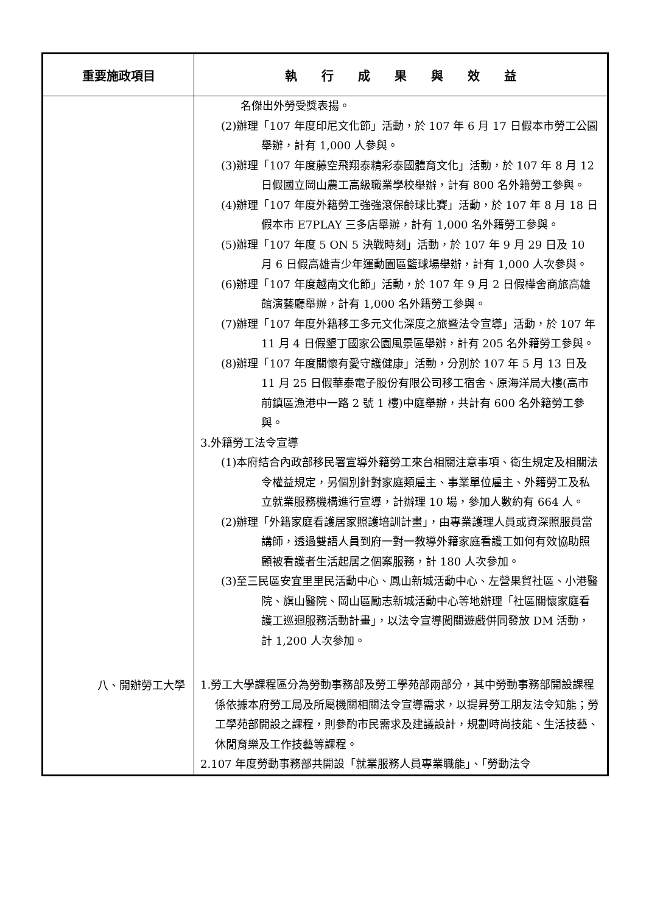| 重要施政項目 | 執 行 成 果 與 效 益 |
| --- | --- |
| | 名傑出外勞受獎表揚。 (2)辦理「107 年度印尼文化節」活動，於 107 年 6 月 17 日假本市勞工公園舉辦，計有 1,000 人參與。 (3)辦理「107 年度藤空飛翔泰精彩泰國體育文化」活動，於 107 年 8 月 12 日假國立岡山農工高級職業學校舉辦，計有 800 名外籍勞工參與。 (4)辦理「107 年度外籍勞工強強滾保齡球比賽」活動，於 107 年 8 月 18 日假本市 E7PLAY 三多店舉辦，計有 1,000 名外籍勞工參與。 (5)辦理「107 年度 5 ON 5 決戰時刻」活動，於 107 年 9 月 29 日及 10 月 6 日假高雄青少年運動園區籃球場舉辦，計有 1,000 人次參與。 (6)辦理「107 年度越南文化節」活動，於 107 年 9 月 2 日假樺舍商旅高雄館演藝廳舉辦，計有 1,000 名外籍勞工參與。 (7)辦理「107 年度外籍移工多元文化深度之旅暨法令宣導」活動，於 107 年 11 月 4 日假墾丁國家公園風景區舉辦，計有 205 名外籍勞工參與。 (8)辦理「107 年度關懷有愛守護健康」活動，分別於 107 年 5 月 13 日及 11 月 25 日假華泰電子股份有限公司移工宿舍、原海洋局大樓(高市前鎮區漁港中一路 2 號 1 樓)中庭舉辦，共計有 600 名外籍勞工參與。 3.外籍勞工法令宣導 (1)本府結合內政部移民署宣導外籍勞工來台相關注意事項、衛生規定及相關法令權益規定，另個別針對家庭類雇主、事業單位雇主、外籍勞工及私立就業服務機構進行宣導，計辦理 10 場，參加人數約有 664 人。 (2)辦理「外籍家庭看護居家照護培訓計畫」，由專業護理人員或資深照服員當講師，透過雙語人員到府一對一教導外籍家庭看護工如何有效協助照顧被看護者生活起居之個案服務，計 180 人次參加。 (3)至三民區安宜里里民活動中心、鳳山新城活動中心、左營果貿社區、小港醫院、旗山醫院、岡山區勵志新城活動中心等地辦理「社區關懷家庭看護工巡迴服務活動計畫」，以法令宣導闖關遊戲併同發放 DM 活動，計 1,200 人次參加。 |
| 八、開辦勞工大學 | 1.勞工大學課程區分為勞動事務部及勞工學苑部兩部分，其中勞動事務部開設課程係依據本府勞工局及所屬機關相關法令宣導需求，以提昇勞工朋友法令知能；勞工學苑部開設之課程，則參酌市民需求及建議設計，規劃時尚技能、生活技藝、休閒育樂及工作技藝等課程。 2.107 年度勞動事務部共開設「就業服務人員專業職能」、「勞動法令 |